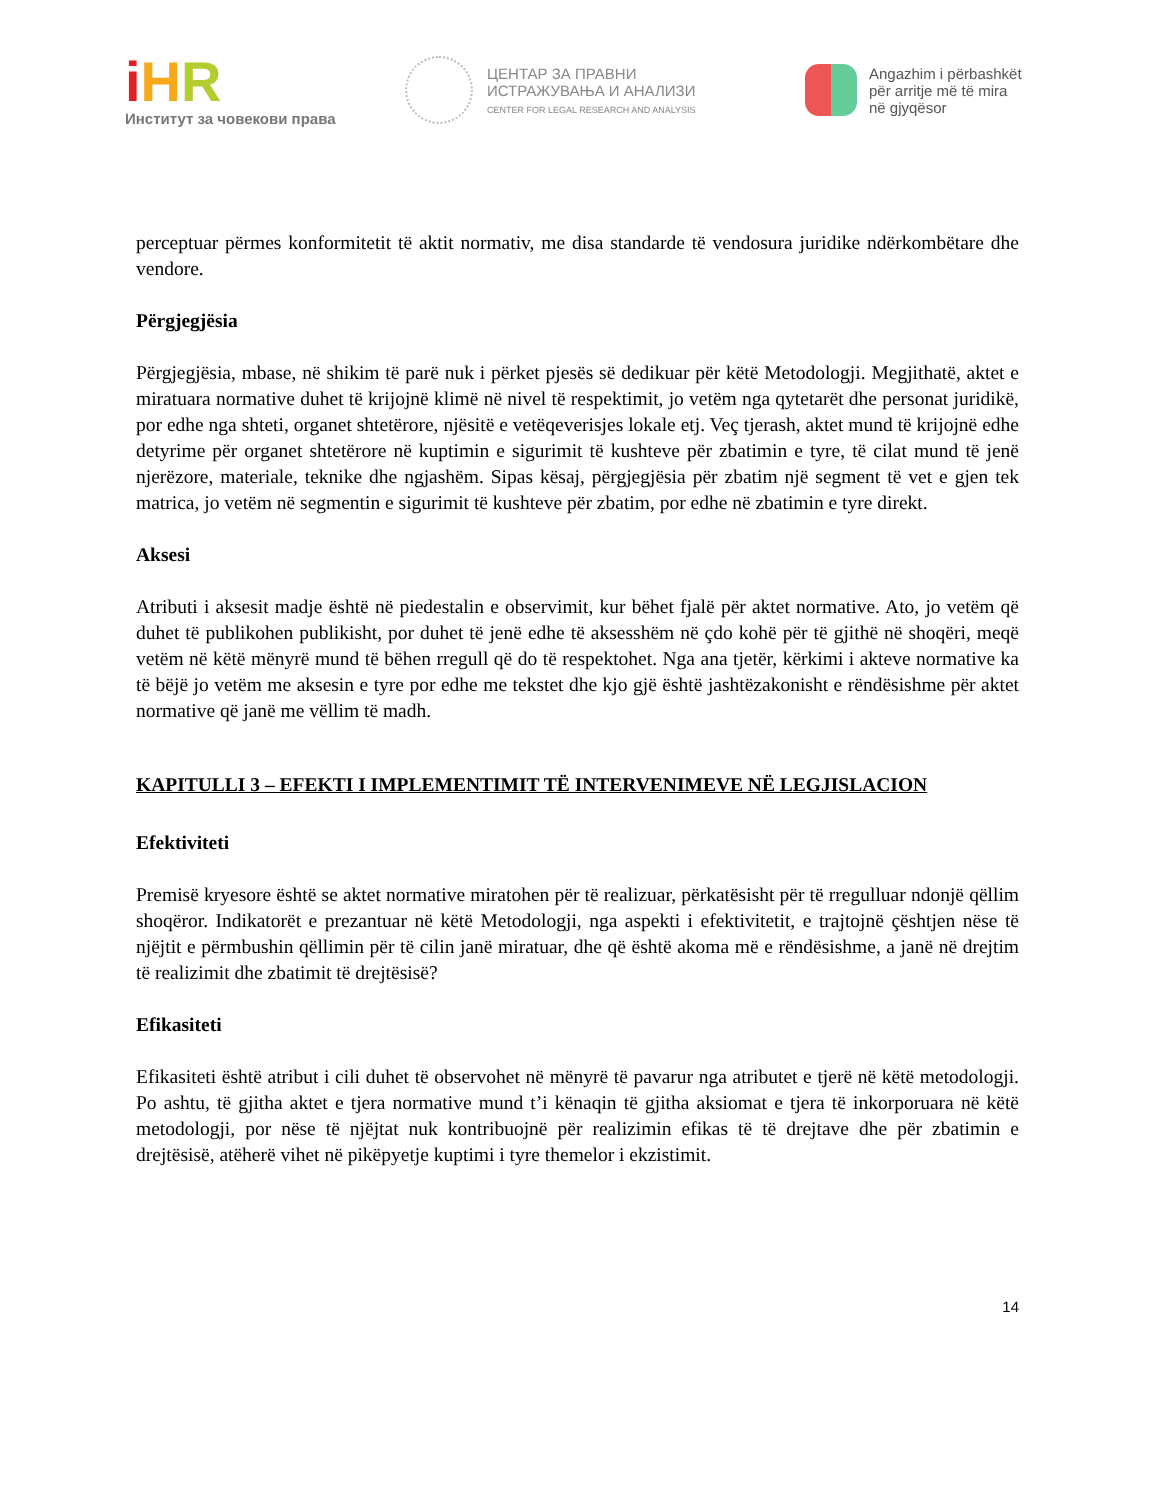iHR
Институт за човекови права
ЦЕНТАР ЗА ПРАВНИ
ИСТРАЖУВАЊА И АНАЛИЗИ
CENTER FOR LEGAL RESEARCH AND ANALYSIS
Angazhim i përbashkët
për arritje më të mira
në gjyqësor
perceptuar përmes konformitetit të aktit normativ, me disa standarde të vendosura juridike ndërkombëtare dhe vendore.
Përgjegjësia
Përgjegjësia, mbase, në shikim të parë nuk i përket pjesës së dedikuar për këtë Metodologji. Megjithatë, aktet e miratuara normative duhet të krijojnë klimë në nivel të respektimit, jo vetëm nga qytetarët dhe personat juridikë, por edhe nga shteti, organet shtetërore, njësitë e vetëqeverisjes lokale etj. Veç tjerash, aktet mund të krijojnë edhe detyrime për organet shtetërore në kuptimin e sigurimit të kushteve për zbatimin e tyre, të cilat mund të jenë njerëzore, materiale, teknike dhe ngjashëm. Sipas kësaj, përgjegjësia për zbatim një segment të vet e gjen tek matrica, jo vetëm në segmentin e sigurimit të kushteve për zbatim, por edhe në zbatimin e tyre direkt.
Aksesi
Atributi i aksesit madje është në piedestalin e observimit, kur bëhet fjalë për aktet normative. Ato, jo vetëm që duhet të publikohen publikisht, por duhet të jenë edhe të aksesshëm në çdo kohë për të gjithë në shoqëri, meqë vetëm në këtë mënyrë mund të bëhen rregull që do të respektohet. Nga ana tjetër, kërkimi i akteve normative ka të bëjë jo vetëm me aksesin e tyre por edhe me tekstet dhe kjo gjë është jashtëzakonisht e rëndësishme për aktet normative që janë me vëllim të madh.
KAPITULLI 3 – EFEKTI I IMPLEMENTIMIT TË INTERVENIMEVE NË LEGJISLACION
Efektiviteti
Premisë kryesore është se aktet normative miratohen për të realizuar, përkatësisht për të rregulluar ndonjë qëllim shoqëror. Indikatorët e prezantuar në këtë Metodologji, nga aspekti i efektivitetit, e trajtojnë çështjen nëse të njëjtit e përmbushin qëllimin për të cilin janë miratuar, dhe që është akoma më e rëndësishme, a janë në drejtim të realizimit dhe zbatimit të drejtësisë?
Efikasiteti
Efikasiteti është atribut i cili duhet të observohet në mënyrë të pavarur nga atributet e tjerë në këtë metodologji. Po ashtu, të gjitha aktet e tjera normative mund t’i kënaqin të gjitha aksiomat e tjera të inkorporuara në këtë metodologji, por nëse të njëjtat nuk kontribuojnë për realizimin efikas të të drejtave dhe për zbatimin e drejtësisë, atëherë vihet në pikëpyetje kuptimi i tyre themelor i ekzistimit.
14